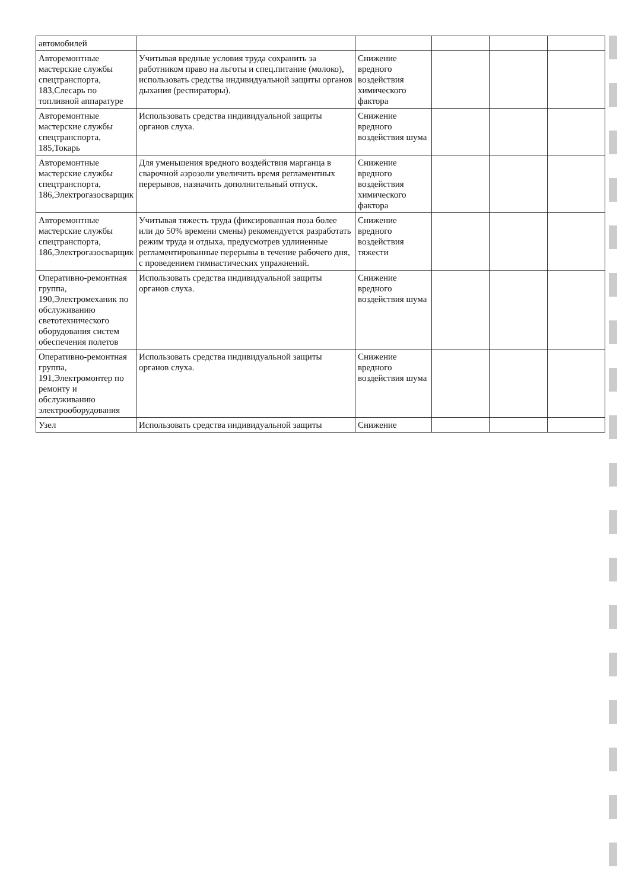| автомобилей | | | | | |
| Авторемонтные мастерские службы спецтранспорта, 183,Слесарь по топливной аппаратуре | Учитывая вредные условия труда сохранить за работником право на льготы и спец.питание (молоко), использовать средства индивидуальной защиты органов дыхания (респираторы). | Снижение вредного воздействия химического фактора | | | |
| Авторемонтные мастерские службы спецтранспорта, 185,Токарь | Использовать средства индивидуальной защиты органов слуха. | Снижение вредного воздействия шума | | | |
| Авторемонтные мастерские службы спецтранспорта, 186,Электрогазосварщик | Для уменьшения вредного воздействия марганца в сварочной аэрозоли увеличить время регламентных перерывов, назначить дополнительный отпуск. | Снижение вредного воздействия химического фактора | | | |
| Авторемонтные мастерские службы спецтранспорта, 186,Электрогазосварщик | Учитывая тяжесть труда (фиксированная поза более или до 50% времени смены) рекомендуется разработать режим труда и отдыха, предусмотрев удлиненные регламентированные перерывы в течение рабочего дня, с проведением гимнастических упражнений. | Снижение вредного воздействия тяжести | | | |
| Оперативно-ремонтная группа, 190,Электромеханик по обслуживанию светотехнического оборудования систем обеспечения полетов | Использовать средства индивидуальной защиты органов слуха. | Снижение вредного воздействия шума | | | |
| Оперативно-ремонтная группа, 191,Электромонтер по ремонту и обслуживанию электрооборудования | Использовать средства индивидуальной защиты органов слуха. | Снижение вредного воздействия шума | | | |
| Узел | Использовать средства индивидуальной защиты | Снижение | | | |